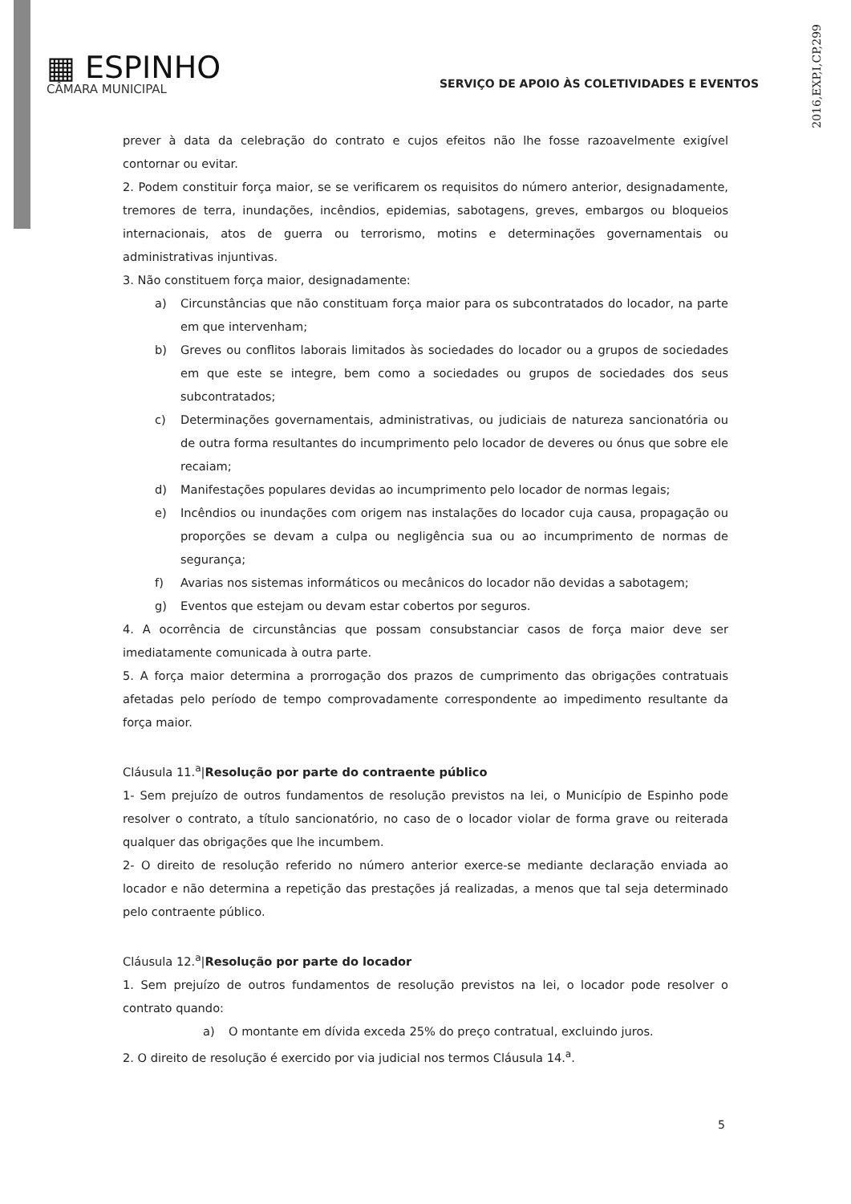2016,EXP,I,CP,299
▦ ESPINHO
CÂMARA MUNICIPAL
SERVIÇO DE APOIO ÀS COLETIVIDADES E EVENTOS
prever à data da celebração do contrato e cujos efeitos não lhe fosse razoavelmente exigível contornar ou evitar.
2. Podem constituir força maior, se se verificarem os requisitos do número anterior, designadamente, tremores de terra, inundações, incêndios, epidemias, sabotagens, greves, embargos ou bloqueios internacionais, atos de guerra ou terrorismo, motins e determinações governamentais ou administrativas injuntivas.
3. Não constituem força maior, designadamente:
a) Circunstâncias que não constituam força maior para os subcontratados do locador, na parte em que intervenham;
b) Greves ou conflitos laborais limitados às sociedades do locador ou a grupos de sociedades em que este se integre, bem como a sociedades ou grupos de sociedades dos seus subcontratados;
c) Determinações governamentais, administrativas, ou judiciais de natureza sancionatória ou de outra forma resultantes do incumprimento pelo locador de deveres ou ónus que sobre ele recaiam;
d) Manifestações populares devidas ao incumprimento pelo locador de normas legais;
e) Incêndios ou inundações com origem nas instalações do locador cuja causa, propagação ou proporções se devam a culpa ou negligência sua ou ao incumprimento de normas de segurança;
f) Avarias nos sistemas informáticos ou mecânicos do locador não devidas a sabotagem;
g) Eventos que estejam ou devam estar cobertos por seguros.
4. A ocorrência de circunstâncias que possam consubstanciar casos de força maior deve ser imediatamente comunicada à outra parte.
5. A força maior determina a prorrogação dos prazos de cumprimento das obrigações contratuais afetadas pelo período de tempo comprovadamente correspondente ao impedimento resultante da força maior.
Cláusula 11.<sup>a</sup>|Resolução por parte do contraente público
1- Sem prejuízo de outros fundamentos de resolução previstos na lei, o Município de Espinho pode resolver o contrato, a título sancionatório, no caso de o locador violar de forma grave ou reiterada qualquer das obrigações que lhe incumbem.
2- O direito de resolução referido no número anterior exerce-se mediante declaração enviada ao locador e não determina a repetição das prestações já realizadas, a menos que tal seja determinado pelo contraente público.
Cláusula 12.<sup>a</sup>|Resolução por parte do locador
1. Sem prejuízo de outros fundamentos de resolução previstos na lei, o locador pode resolver o contrato quando:
a) O montante em dívida exceda 25% do preço contratual, excluindo juros.
2. O direito de resolução é exercido por via judicial nos termos Cláusula 14.<sup>a</sup>.
5